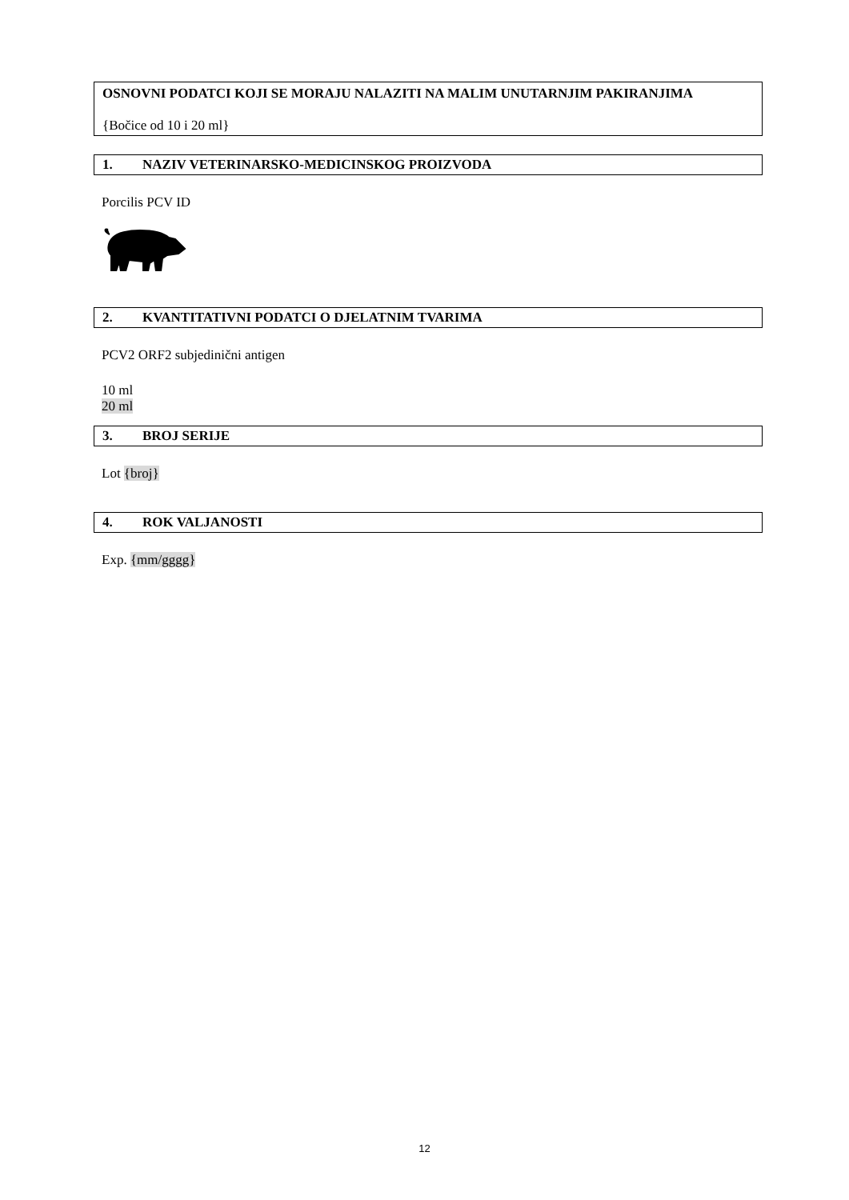OSNOVNI PODATCI KOJI SE MORAJU NALAZITI NA MALIM UNUTARNJIM PAKIRANJIMA
{Bočice od 10 i 20 ml}
1. NAZIV VETERINARSKO-MEDICINSKOG PROIZVODA
Porcilis PCV ID
2. KVANTITATIVNI PODATCI O DJELATNIM TVARIMA
PCV2 ORF2 subjedinični antigen
10 ml
20 ml
3. BROJ SERIJE
Lot {broj}
4. ROK VALJANOSTI
Exp. {mm/gggg}
12